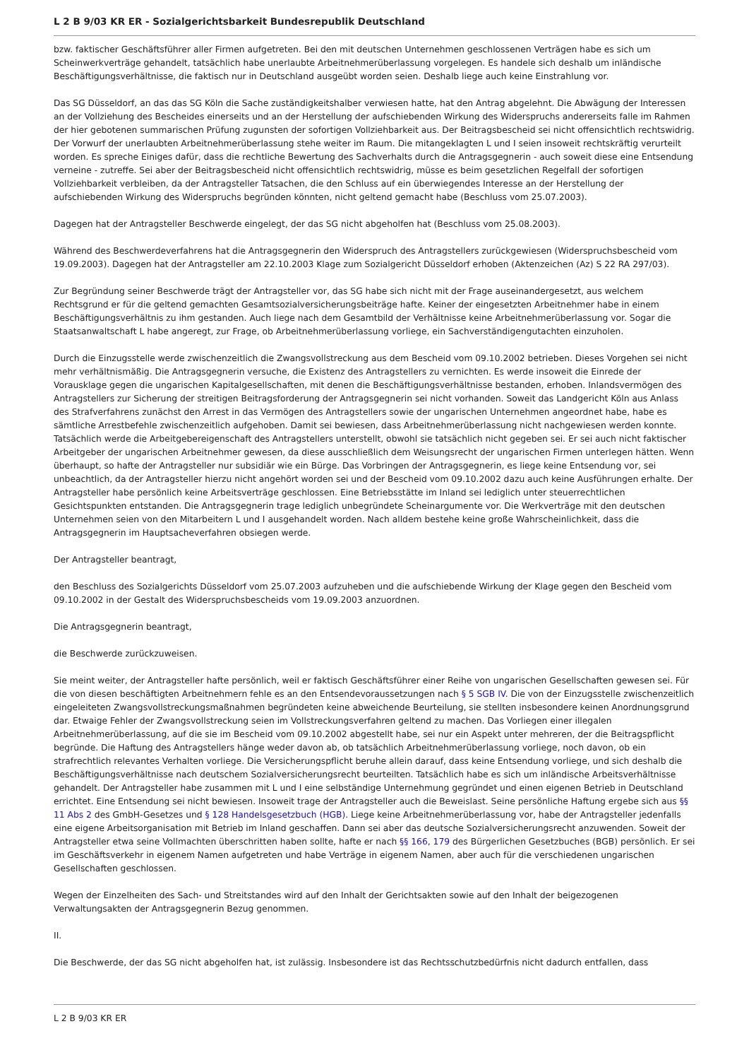L 2 B 9/03 KR ER - Sozialgerichtsbarkeit Bundesrepublik Deutschland
bzw. faktischer Geschäftsführer aller Firmen aufgetreten. Bei den mit deutschen Unternehmen geschlossenen Verträgen habe es sich um Scheinwerkverträge gehandelt, tatsächlich habe unerlaubte Arbeitnehmerüberlassung vorgelegen. Es handele sich deshalb um inländische Beschäftigungsverhältnisse, die faktisch nur in Deutschland ausgeübt worden seien. Deshalb liege auch keine Einstrahlung vor.
Das SG Düsseldorf, an das das SG Köln die Sache zuständigkeitshalber verwiesen hatte, hat den Antrag abgelehnt. Die Abwägung der Interessen an der Vollziehung des Bescheides einerseits und an der Herstellung der aufschiebenden Wirkung des Widerspruchs andererseits falle im Rahmen der hier gebotenen summarischen Prüfung zugunsten der sofortigen Vollziehbarkeit aus. Der Beitragsbescheid sei nicht offensichtlich rechtswidrig. Der Vorwurf der unerlaubten Arbeitnehmerüberlassung stehe weiter im Raum. Die mitangeklagten L und I seien insoweit rechtskräftig verurteilt worden. Es spreche Einiges dafür, dass die rechtliche Bewertung des Sachverhalts durch die Antragsgegnerin - auch soweit diese eine Entsendung verneine - zutreffe. Sei aber der Beitragsbescheid nicht offensichtlich rechtswidrig, müsse es beim gesetzlichen Regelfall der sofortigen Vollziehbarkeit verbleiben, da der Antragsteller Tatsachen, die den Schluss auf ein überwiegendes Interesse an der Herstellung der aufschiebenden Wirkung des Widerspruchs begründen könnten, nicht geltend gemacht habe (Beschluss vom 25.07.2003).
Dagegen hat der Antragsteller Beschwerde eingelegt, der das SG nicht abgeholfen hat (Beschluss vom 25.08.2003).
Während des Beschwerdeverfahrens hat die Antragsgegnerin den Widerspruch des Antragstellers zurückgewiesen (Widerspruchsbescheid vom 19.09.2003). Dagegen hat der Antragsteller am 22.10.2003 Klage zum Sozialgericht Düsseldorf erhoben (Aktenzeichen (Az) S 22 RA 297/03).
Zur Begründung seiner Beschwerde trägt der Antragsteller vor, das SG habe sich nicht mit der Frage auseinandergesetzt, aus welchem Rechtsgrund er für die geltend gemachten Gesamtsozialversicherungsbeiträge hafte. Keiner der eingesetzten Arbeitnehmer habe in einem Beschäftigungsverhältnis zu ihm gestanden. Auch liege nach dem Gesamtbild der Verhältnisse keine Arbeitnehmerüberlassung vor. Sogar die Staatsanwaltschaft L habe angeregt, zur Frage, ob Arbeitnehmerüberlassung vorliege, ein Sachverständigengutachten einzuholen.
Durch die Einzugsstelle werde zwischenzeitlich die Zwangsvollstreckung aus dem Bescheid vom 09.10.2002 betrieben. Dieses Vorgehen sei nicht mehr verhältnismäßig. Die Antragsgegnerin versuche, die Existenz des Antragstellers zu vernichten. Es werde insoweit die Einrede der Vorausklage gegen die ungarischen Kapitalgesellschaften, mit denen die Beschäftigungsverhältnisse bestanden, erhoben. Inlandsvermögen des Antragstellers zur Sicherung der streitigen Beitragsforderung der Antragsgegnerin sei nicht vorhanden. Soweit das Landgericht Köln aus Anlass des Strafverfahrens zunächst den Arrest in das Vermögen des Antragstellers sowie der ungarischen Unternehmen angeordnet habe, habe es sämtliche Arrestbefehle zwischenzeitlich aufgehoben. Damit sei bewiesen, dass Arbeitnehmerüberlassung nicht nachgewiesen werden konnte. Tatsächlich werde die Arbeitgebereigenschaft des Antragstellers unterstellt, obwohl sie tatsächlich nicht gegeben sei. Er sei auch nicht faktischer Arbeitgeber der ungarischen Arbeitnehmer gewesen, da diese ausschließlich dem Weisungsrecht der ungarischen Firmen unterlegen hätten. Wenn überhaupt, so hafte der Antragsteller nur subsidiär wie ein Bürge. Das Vorbringen der Antragsgegnerin, es liege keine Entsendung vor, sei unbeachtlich, da der Antragsteller hierzu nicht angehört worden sei und der Bescheid vom 09.10.2002 dazu auch keine Ausführungen erhalte. Der Antragsteller habe persönlich keine Arbeitsverträge geschlossen. Eine Betriebsstätte im Inland sei lediglich unter steuerrechtlichen Gesichtspunkten entstanden. Die Antragsgegnerin trage lediglich unbegründete Scheinargumente vor. Die Werkverträge mit den deutschen Unternehmen seien von den Mitarbeitern L und I ausgehandelt worden. Nach alldem bestehe keine große Wahrscheinlichkeit, dass die Antragsgegnerin im Hauptsacheverfahren obsiegen werde.
Der Antragsteller beantragt,
den Beschluss des Sozialgerichts Düsseldorf vom 25.07.2003 aufzuheben und die aufschiebende Wirkung der Klage gegen den Bescheid vom 09.10.2002 in der Gestalt des Widerspruchsbescheids vom 19.09.2003 anzuordnen.
Die Antragsgegnerin beantragt,
die Beschwerde zurückzuweisen.
Sie meint weiter, der Antragsteller hafte persönlich, weil er faktisch Geschäftsführer einer Reihe von ungarischen Gesellschaften gewesen sei. Für die von diesen beschäftigten Arbeitnehmern fehle es an den Entsendevoraussetzungen nach § 5 SGB IV. Die von der Einzugsstelle zwischenzeitlich eingeleiteten Zwangsvollstreckungsmaßnahmen begründeten keine abweichende Beurteilung, sie stellten insbesondere keinen Anordnungsgrund dar. Etwaige Fehler der Zwangsvollstreckung seien im Vollstreckungsverfahren geltend zu machen. Das Vorliegen einer illegalen Arbeitnehmerüberlassung, auf die sie im Bescheid vom 09.10.2002 abgestellt habe, sei nur ein Aspekt unter mehreren, der die Beitragspflicht begründe. Die Haftung des Antragstellers hänge weder davon ab, ob tatsächlich Arbeitnehmerüberlassung vorliege, noch davon, ob ein strafrechtlich relevantes Verhalten vorliege. Die Versicherungspflicht beruhe allein darauf, dass keine Entsendung vorliege, und sich deshalb die Beschäftigungsverhältnisse nach deutschem Sozialversicherungsrecht beurteilten. Tatsächlich habe es sich um inländische Arbeitsverhältnisse gehandelt. Der Antragsteller habe zusammen mit L und I eine selbständige Unternehmung gegründet und einen eigenen Betrieb in Deutschland errichtet. Eine Entsendung sei nicht bewiesen. Insoweit trage der Antragsteller auch die Beweislast. Seine persönliche Haftung ergebe sich aus §§ 11 Abs 2 des GmbH-Gesetzes und § 128 Handelsgesetzbuch (HGB). Liege keine Arbeitnehmerüberlassung vor, habe der Antragsteller jedenfalls eine eigene Arbeitsorganisation mit Betrieb im Inland geschaffen. Dann sei aber das deutsche Sozialversicherungsrecht anzuwenden. Soweit der Antragsteller etwa seine Vollmachten überschritten haben sollte, hafte er nach §§ 166, 179 des Bürgerlichen Gesetzbuches (BGB) persönlich. Er sei im Geschäftsverkehr in eigenem Namen aufgetreten und habe Verträge in eigenem Namen, aber auch für die verschiedenen ungarischen Gesellschaften geschlossen.
Wegen der Einzelheiten des Sach- und Streitstandes wird auf den Inhalt der Gerichtsakten sowie auf den Inhalt der beigezogenen Verwaltungsakten der Antragsgegnerin Bezug genommen.
II.
Die Beschwerde, der das SG nicht abgeholfen hat, ist zulässig. Insbesondere ist das Rechtsschutzbedürfnis nicht dadurch entfallen, dass
L 2 B 9/03 KR ER